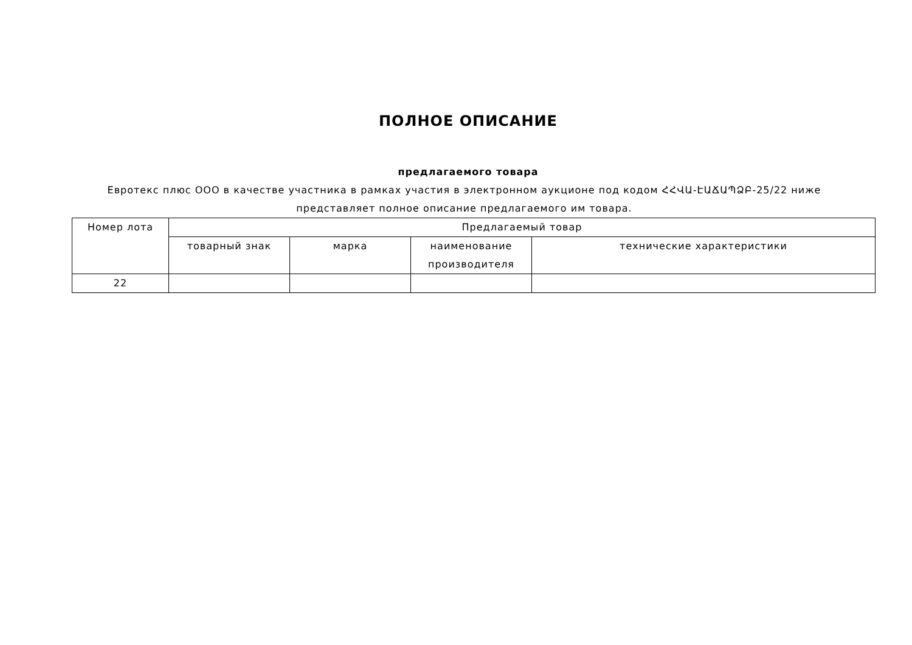ПОЛНОЕ ОПИСАНИЕ
предлагаемого товара
Евротекс плюс ООО в качестве участника в рамках участия в электронном аукционе под кодом ՀՀՎԱ-ԷԱՃԱՊՁԲ-25/22 ниже представляет полное описание предлагаемого им товара.
| Номер лота | Предлагаемый товар | | | |
| --- | --- | --- | --- | --- |
| | товарный знак | марка | наименование производителя | технические характеристики |
| 22 | | | | |